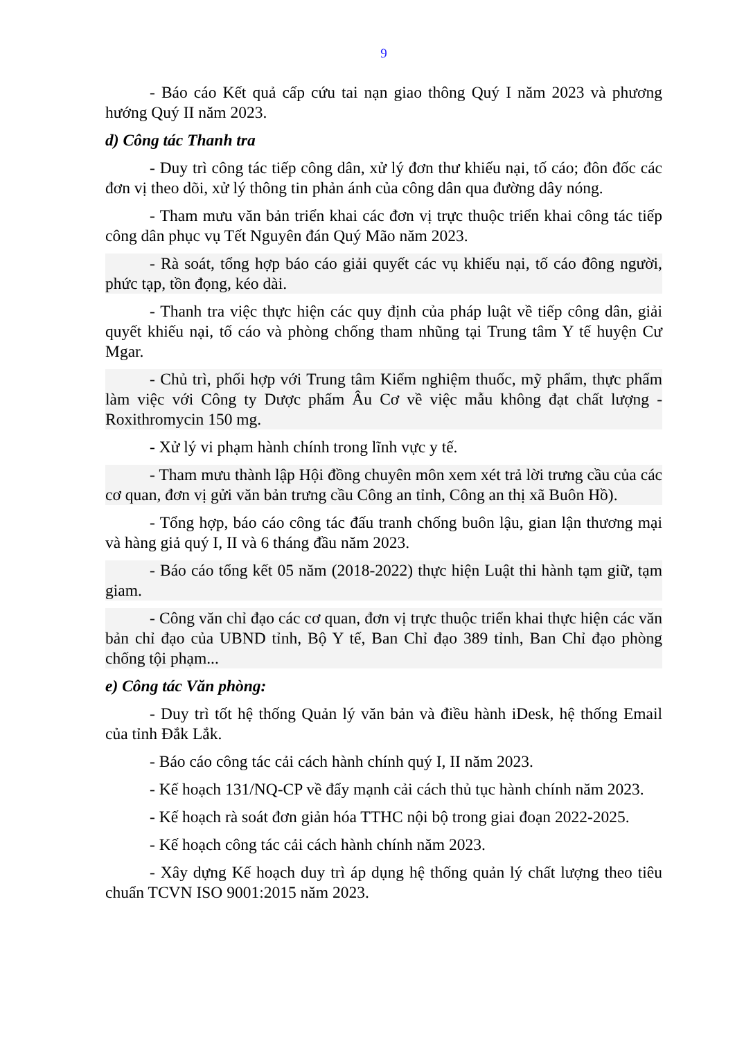9
- Báo cáo Kết quả cấp cứu tai nạn giao thông Quý I năm 2023 và phương hướng Quý II năm 2023.
d) Công tác Thanh tra
- Duy trì công tác tiếp công dân, xử lý đơn thư khiếu nại, tố cáo; đôn đốc các đơn vị theo dõi, xử lý thông tin phản ánh của công dân qua đường dây nóng.
- Tham mưu văn bản triển khai các đơn vị trực thuộc triển khai công tác tiếp công dân phục vụ Tết Nguyên đán Quý Mão năm 2023.
- Rà soát, tổng hợp báo cáo giải quyết các vụ khiếu nại, tố cáo đông người, phức tạp, tồn đọng, kéo dài.
- Thanh tra việc thực hiện các quy định của pháp luật về tiếp công dân, giải quyết khiếu nại, tố cáo và phòng chống tham nhũng tại Trung tâm Y tế huyện Cư Mgar.
- Chủ trì, phối hợp với Trung tâm Kiểm nghiệm thuốc, mỹ phẩm, thực phẩm làm việc với Công ty Dược phẩm Âu Cơ về việc mẫu không đạt chất lượng - Roxithromycin 150 mg.
- Xử lý vi phạm hành chính trong lĩnh vực y tế.
- Tham mưu thành lập Hội đồng chuyên môn xem xét trả lời trưng cầu của các cơ quan, đơn vị gửi văn bản trưng cầu Công an tỉnh, Công an thị xã Buôn Hồ).
- Tổng hợp, báo cáo công tác đấu tranh chống buôn lậu, gian lận thương mại và hàng giả quý I, II và 6 tháng đầu năm 2023.
- Báo cáo tổng kết 05 năm (2018-2022) thực hiện Luật thi hành tạm giữ, tạm giam.
- Công văn chỉ đạo các cơ quan, đơn vị trực thuộc triển khai thực hiện các văn bản chỉ đạo của UBND tỉnh, Bộ Y tế, Ban Chỉ đạo 389 tỉnh, Ban Chỉ đạo phòng chống tội phạm...
e) Công tác Văn phòng:
- Duy trì tốt hệ thống Quản lý văn bản và điều hành iDesk, hệ thống Email của tỉnh Đắk Lắk.
- Báo cáo công tác cải cách hành chính quý I, II năm 2023.
- Kế hoạch 131/NQ-CP về đẩy mạnh cải cách thủ tục hành chính năm 2023.
- Kế hoạch rà soát đơn giản hóa TTHC nội bộ trong giai đoạn 2022-2025.
- Kế hoạch công tác cải cách hành chính năm 2023.
- Xây dựng Kế hoạch duy trì áp dụng hệ thống quản lý chất lượng theo tiêu chuẩn TCVN ISO 9001:2015 năm 2023.